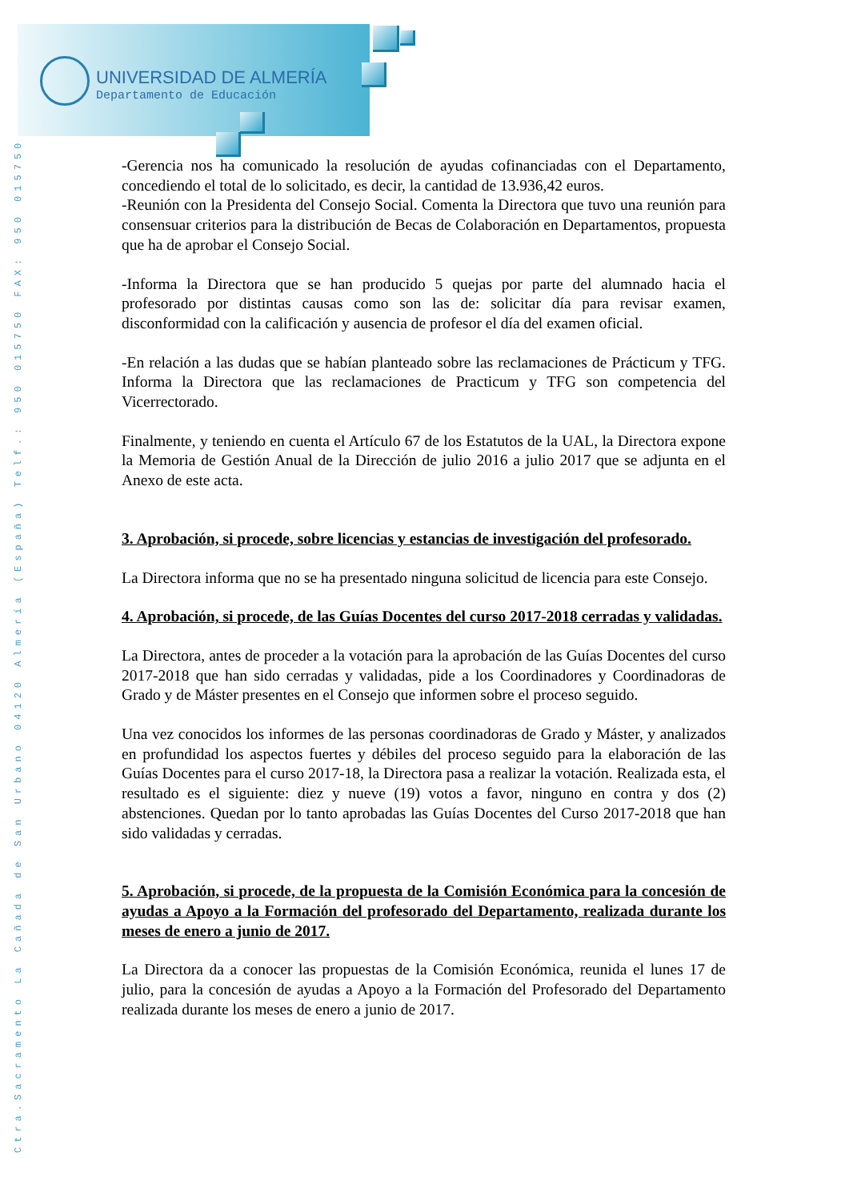UNIVERSIDAD DE ALMERÍA
Departamento de Educación
Ctra.Sacramento La Cañada de San Urbano 04120 Almería (España) Telf.: 950 015750 FAX: 950 015750
-Gerencia nos ha comunicado la resolución de ayudas cofinanciadas con el Departamento, concediendo el total de lo solicitado, es decir, la cantidad de 13.936,42 euros.
-Reunión con la Presidenta del Consejo Social. Comenta la Directora que tuvo una reunión para consensuar criterios para la distribución de Becas de Colaboración en Departamentos, propuesta que ha de aprobar el Consejo Social.
-Informa la Directora que se han producido 5 quejas por parte del alumnado hacia el profesorado por distintas causas como son las de: solicitar día para revisar examen, disconformidad con la calificación y ausencia de profesor el día del examen oficial.
-En relación a las dudas que se habían planteado sobre las reclamaciones de Prácticum y TFG. Informa la Directora que las reclamaciones de Practicum y TFG son competencia del Vicerrectorado.
Finalmente, y teniendo en cuenta el Artículo 67 de los Estatutos de la UAL, la Directora expone la Memoria de Gestión Anual de la Dirección de julio 2016 a julio 2017 que se adjunta en el Anexo de este acta.
3. Aprobación, si procede, sobre licencias y estancias de investigación del profesorado.
La Directora informa que no se ha presentado ninguna solicitud de licencia para este Consejo.
4. Aprobación, si procede, de las Guías Docentes del curso 2017-2018 cerradas y validadas.
La Directora, antes de proceder a la votación para la aprobación de las Guías Docentes del curso 2017-2018 que han sido cerradas y validadas, pide a los Coordinadores y Coordinadoras de Grado y de Máster presentes en el Consejo que informen sobre el proceso seguido.
Una vez conocidos los informes de las personas coordinadoras de Grado y Máster, y analizados en profundidad los aspectos fuertes y débiles del proceso seguido para la elaboración de las Guías Docentes para el curso 2017-18, la Directora pasa a realizar la votación. Realizada esta, el resultado es el siguiente: diez y nueve (19) votos a favor, ninguno en contra y dos (2) abstenciones. Quedan por lo tanto aprobadas las Guías Docentes del Curso 2017-2018 que han sido validadas y cerradas.
5. Aprobación, si procede, de la propuesta de la Comisión Económica para la concesión de ayudas a Apoyo a la Formación del profesorado del Departamento, realizada durante los meses de enero a junio de 2017.
La Directora da a conocer las propuestas de la Comisión Económica, reunida el lunes 17 de julio, para la concesión de ayudas a Apoyo a la Formación del Profesorado del Departamento realizada durante los meses de enero a junio de 2017.